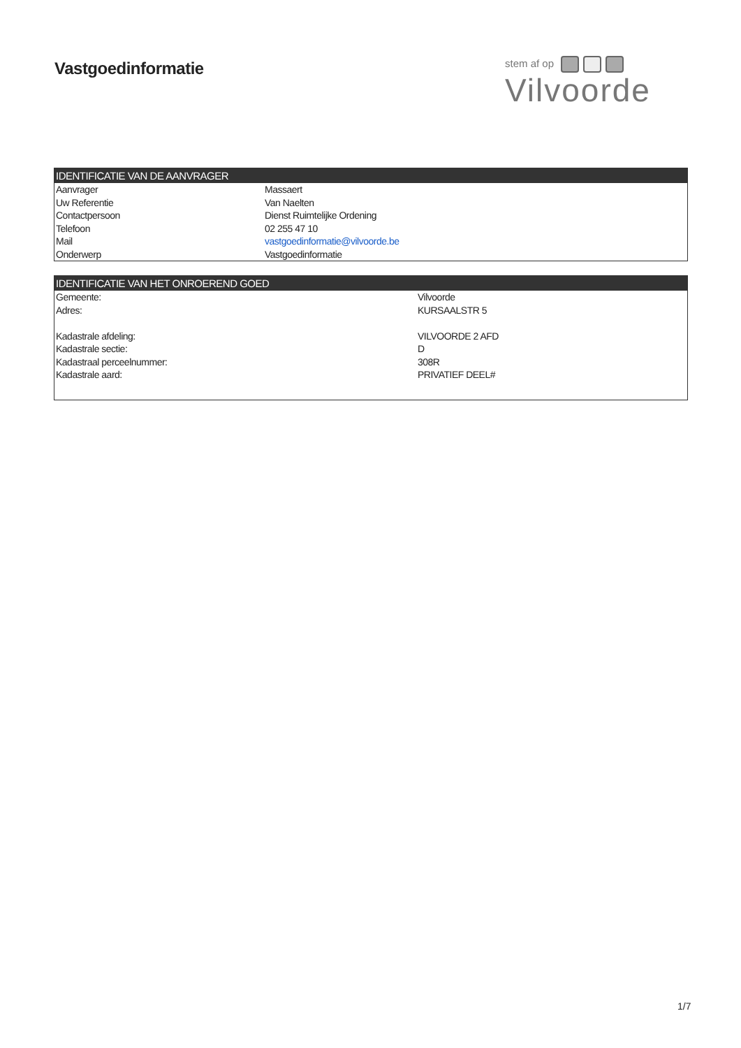Vastgoedinformatie
stem af op
Vilvoorde
| IDENTIFICATIE VAN DE AANVRAGER | |
| --- | --- |
| Aanvrager | Massaert |
| Uw Referentie | Van Naelten |
| Contactpersoon | Dienst Ruimtelijke Ordening |
| Telefoon | 02 255 47 10 |
| Mail | vastgoedinformatie@vilvoorde.be |
| Onderwerp | Vastgoedinformatie |
| IDENTIFICATIE VAN HET ONROEREND GOED | |
| --- | --- |
| Gemeente: | Vilvoorde |
| Adres: | KURSAALSTR 5 |
| Kadastrale afdeling: | VILVOORDE 2 AFD |
| Kadastrale sectie: | D |
| Kadastraal perceelnummer: | 308R |
| Kadastrale aard: | PRIVATIEF DEEL# |
1/7